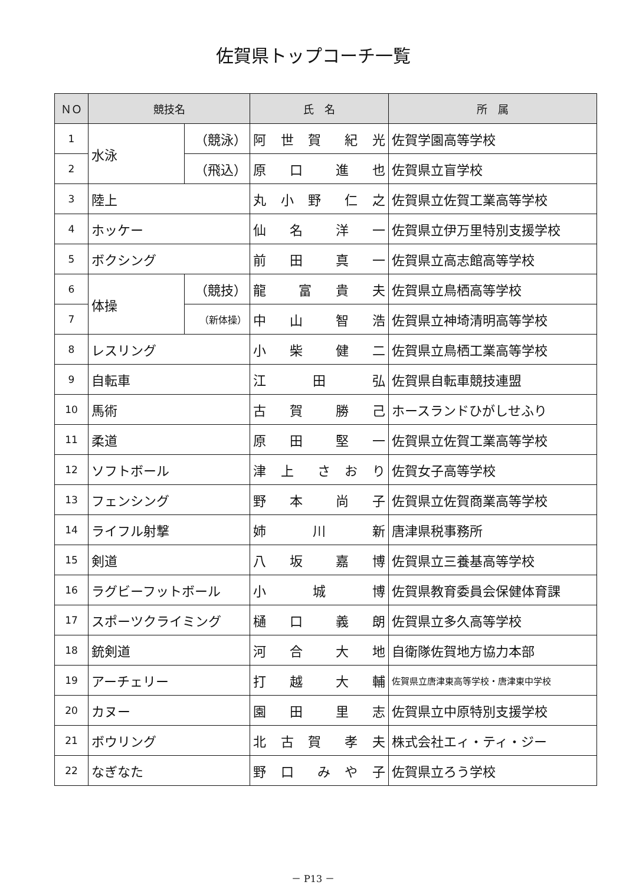佐賀県トップコーチ一覧
| ＮＯ | 競技名 | | 氏 名 | 所 属 |
| --- | --- | --- | --- | --- |
| 1 | 水泳 | （競泳） | 阿 世 賀 紀 光 | 佐賀学園高等学校 |
| 2 | | （飛込） | 原 口 進 也 | 佐賀県立盲学校 |
| 3 | 陸上 | | 丸 小 野 仁 之 | 佐賀県立佐賀工業高等学校 |
| 4 | ホッケー | | 仙 名 洋 一 | 佐賀県立伊万里特別支援学校 |
| 5 | ボクシング | | 前 田 真 一 | 佐賀県立高志館高等学校 |
| 6 | 体操 | （競技） | 龍 富 貴 夫 | 佐賀県立鳥栖高等学校 |
| 7 | | （新体操） | 中 山 智 浩 | 佐賀県立神埼清明高等学校 |
| 8 | レスリング | | 小 柴 健 二 | 佐賀県立鳥栖工業高等学校 |
| 9 | 自転車 | | 江 田 弘 | 佐賀県自転車競技連盟 |
| 10 | 馬術 | | 古 賀 勝 己 | ホースランドひがしせふり |
| 11 | 柔道 | | 原 田 堅 一 | 佐賀県立佐賀工業高等学校 |
| 12 | ソフトボール | | 津 上 さ お り | 佐賀女子高等学校 |
| 13 | フェンシング | | 野 本 尚 子 | 佐賀県立佐賀商業高等学校 |
| 14 | ライフル射撃 | | 姉 川 新 | 唐津県税事務所 |
| 15 | 剣道 | | 八 坂 嘉 博 | 佐賀県立三養基高等学校 |
| 16 | ラグビーフットボール | | 小 城 博 | 佐賀県教育委員会保健体育課 |
| 17 | スポーツクライミング | | 樋 口 義 朗 | 佐賀県立多久高等学校 |
| 18 | 銃剣道 | | 河 合 大 地 | 自衛隊佐賀地方協力本部 |
| 19 | アーチェリー | | 打 越 大 輔 | 佐賀県立唐津東高等学校・唐津東中学校 |
| 20 | カヌー | | 園 田 里 志 | 佐賀県立中原特別支援学校 |
| 21 | ボウリング | | 北 古 賀 孝 夫 | 株式会社エィ・ティ・ジー |
| 22 | なぎなた | | 野 口 み や 子 | 佐賀県立ろう学校 |
－ P13 －